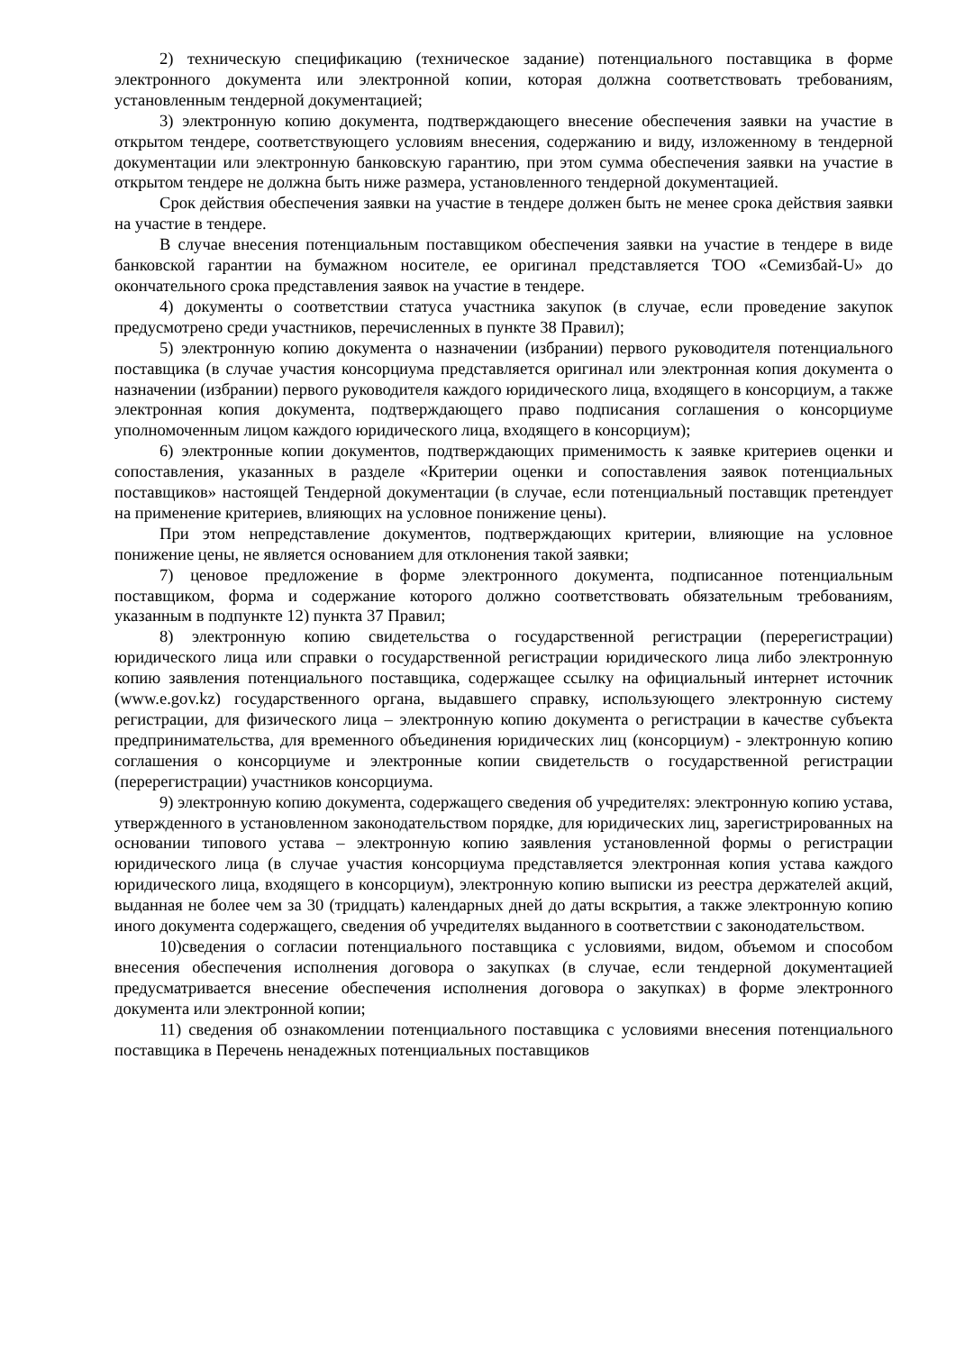2) техническую спецификацию (техническое задание) потенциального поставщика в форме электронного документа или электронной копии, которая должна соответствовать требованиям, установленным тендерной документацией;
3) электронную копию документа, подтверждающего внесение обеспечения заявки на участие в открытом тендере, соответствующего условиям внесения, содержанию и виду, изложенному в тендерной документации или электронную банковскую гарантию, при этом сумма обеспечения заявки на участие в открытом тендере не должна быть ниже размера, установленного тендерной документацией.
Срок действия обеспечения заявки на участие в тендере должен быть не менее срока действия заявки на участие в тендере.
В случае внесения потенциальным поставщиком обеспечения заявки на участие в тендере в виде банковской гарантии на бумажном носителе, ее оригинал представляется ТОО «Семизбай-U» до окончательного срока представления заявок на участие в тендере.
4) документы о соответствии статуса участника закупок (в случае, если проведение закупок предусмотрено среди участников, перечисленных в пункте 38 Правил);
5) электронную копию документа о назначении (избрании) первого руководителя потенциального поставщика (в случае участия консорциума представляется оригинал или электронная копия документа о назначении (избрании) первого руководителя каждого юридического лица, входящего в консорциум, а также электронная копия документа, подтверждающего право подписания соглашения о консорциуме уполномоченным лицом каждого юридического лица, входящего в консорциум);
6) электронные копии документов, подтверждающих применимость к заявке критериев оценки и сопоставления, указанных в разделе «Критерии оценки и сопоставления заявок потенциальных поставщиков» настоящей Тендерной документации (в случае, если потенциальный поставщик претендует на применение критериев, влияющих на условное понижение цены).
При этом непредставление документов, подтверждающих критерии, влияющие на условное понижение цены, не является основанием для отклонения такой заявки;
7) ценовое предложение в форме электронного документа, подписанное потенциальным поставщиком, форма и содержание которого должно соответствовать обязательным требованиям, указанным в подпункте 12) пункта 37 Правил;
8) электронную копию свидетельства о государственной регистрации (перерегистрации) юридического лица или справки о государственной регистрации юридического лица либо электронную копию заявления потенциального поставщика, содержащее ссылку на официальный интернет источник (www.e.gov.kz) государственного органа, выдавшего справку, использующего электронную систему регистрации, для физического лица – электронную копию документа о регистрации в качестве субъекта предпринимательства, для временного объединения юридических лиц (консорциум) - электронную копию соглашения о консорциуме и электронные копии свидетельств о государственной регистрации (перерегистрации) участников консорциума.
9) электронную копию документа, содержащего сведения об учредителях: электронную копию устава, утвержденного в установленном законодательством порядке, для юридических лиц, зарегистрированных на основании типового устава – электронную копию заявления установленной формы о регистрации юридического лица (в случае участия консорциума представляется электронная копия устава каждого юридического лица, входящего в консорциум), электронную копию выписки из реестра держателей акций, выданная не более чем за 30 (тридцать) календарных дней до даты вскрытия, а также электронную копию иного документа содержащего, сведения об учредителях выданного в соответствии с законодательством.
10)сведения о согласии потенциального поставщика с условиями, видом, объемом и способом внесения обеспечения исполнения договора о закупках (в случае, если тендерной документацией предусматривается внесение обеспечения исполнения договора о закупках) в форме электронного документа или электронной копии;
11) сведения об ознакомлении потенциального поставщика с условиями внесения потенциального поставщика в Перечень ненадежных потенциальных поставщиков